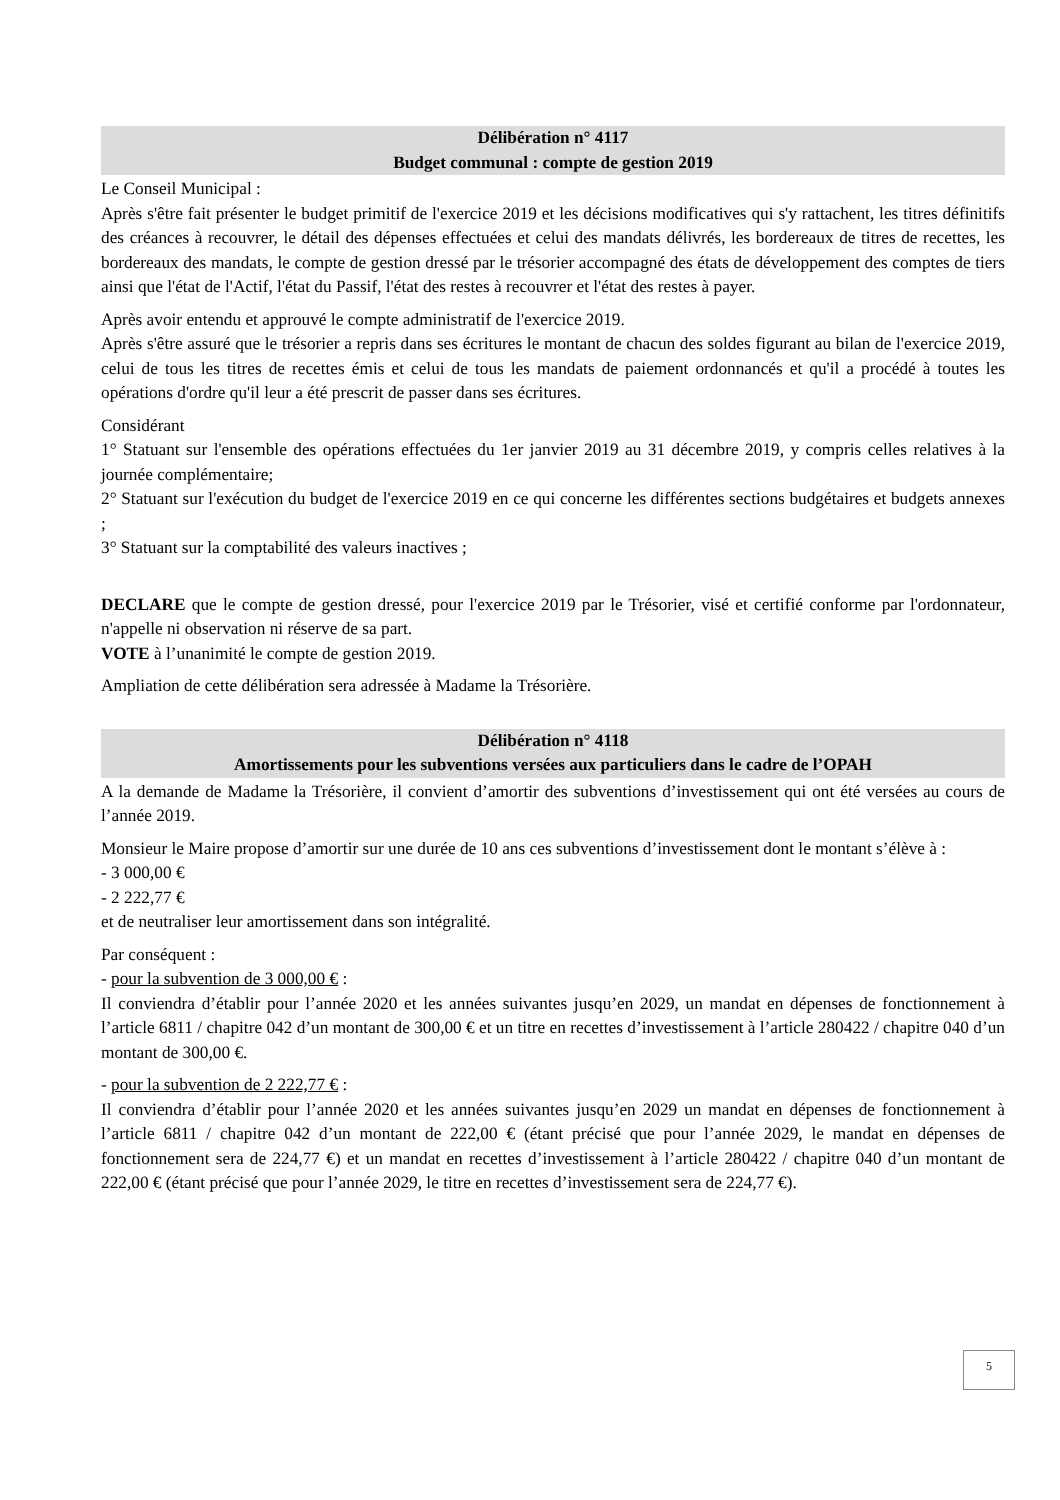Délibération n° 4117
Budget communal : compte de gestion 2019
Le Conseil Municipal :
Après s'être fait présenter le budget primitif de l'exercice 2019 et les décisions modificatives qui s'y rattachent, les titres définitifs des créances à recouvrer, le détail des dépenses effectuées et celui des mandats délivrés, les bordereaux de titres de recettes, les bordereaux des mandats, le compte de gestion dressé par le trésorier accompagné des états de développement des comptes de tiers ainsi que l'état de l'Actif, l'état du Passif, l'état des restes à recouvrer et l'état des restes à payer.
Après avoir entendu et approuvé le compte administratif de l'exercice 2019.
Après s'être assuré que le trésorier a repris dans ses écritures le montant de chacun des soldes figurant au bilan de l'exercice 2019, celui de tous les titres de recettes émis et celui de tous les mandats de paiement ordonnancés et qu'il a procédé à toutes les opérations d'ordre qu'il leur a été prescrit de passer dans ses écritures.
Considérant
1° Statuant sur l'ensemble des opérations effectuées du 1er janvier 2019 au 31 décembre 2019, y compris celles relatives à la journée complémentaire;
2° Statuant sur l'exécution du budget de l'exercice 2019 en ce qui concerne les différentes sections budgétaires et budgets annexes ;
3° Statuant sur la comptabilité des valeurs inactives ;
DECLARE que le compte de gestion dressé, pour l'exercice 2019 par le Trésorier, visé et certifié conforme par l'ordonnateur, n'appelle ni observation ni réserve de sa part.
VOTE à l’unanimité le compte de gestion 2019.
Ampliation de cette délibération sera adressée à Madame la Trésorière.
Délibération n° 4118
Amortissements pour les subventions versées aux particuliers dans le cadre de l’OPAH
A la demande de Madame la Trésorière, il convient d’amortir des subventions d’investissement qui ont été versées au cours de l’année 2019.
Monsieur le Maire propose d’amortir sur une durée de 10 ans ces subventions d’investissement dont le montant s’élève à :
- 3 000,00 €
- 2 222,77 €
et de neutraliser leur amortissement dans son intégralité.
Par conséquent :
- pour la subvention de 3 000,00 € :
Il conviendra d’établir pour l’année 2020 et les années suivantes jusqu’en 2029, un mandat en dépenses de fonctionnement à l’article 6811 / chapitre 042 d’un montant de 300,00 € et un titre en recettes d’investissement à l’article 280422 / chapitre 040 d’un montant de 300,00 €.
- pour la subvention de 2 222,77 € :
Il conviendra d’établir pour l’année 2020 et les années suivantes jusqu’en 2029 un mandat en dépenses de fonctionnement à l’article 6811 / chapitre 042 d’un montant de 222,00 € (étant précisé que pour l’année 2029, le mandat en dépenses de fonctionnement sera de 224,77 €) et un mandat en recettes d’investissement à l’article 280422 / chapitre 040 d’un montant de 222,00 € (étant précisé que pour l’année 2029, le titre en recettes d’investissement sera de 224,77 €).
5